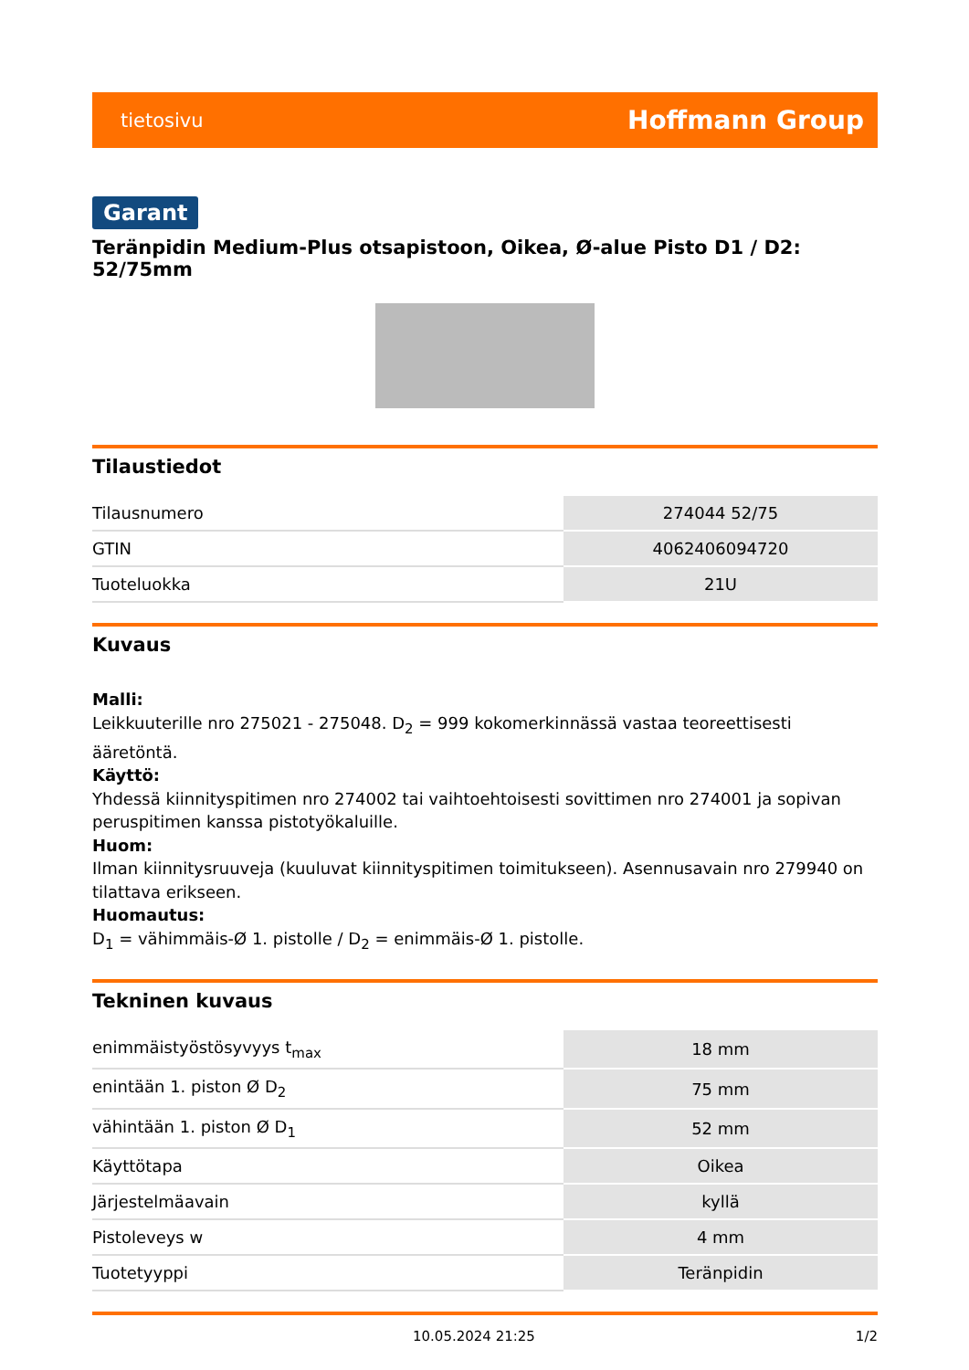tietosivu Hoffmann Group
Garant
Teränpidin Medium-Plus otsapistoon, Oikea, Ø-alue Pisto D1 / D2: 52/75mm
Tilaustiedot
| Tilausnumero | 274044 52/75 |
| GTIN | 4062406094720 |
| Tuoteluokka | 21U |
Kuvaus
Malli:
Leikkuuterille nro 275021 - 275048. D<sub>2</sub> = 999 kokomerkinnässä vastaa teoreettisesti ääretöntä.
Käyttö:
Yhdessä kiinnityspitimen nro 274002 tai vaihtoehtoisesti sovittimen nro 274001 ja sopivan peruspitimen kanssa pistotyökaluille.
Huom:
Ilman kiinnitysruuveja (kuuluvat kiinnityspitimen toimitukseen). Asennusavain nro 279940 on tilattava erikseen.
Huomautus:
D<sub>1</sub> = vähimmäis-Ø 1. pistolle / D<sub>2</sub> = enimmäis-Ø 1. pistolle.
Tekninen kuvaus
| enimmäistyöstösyvyys t<sub>max</sub> | 18 mm |
| enintään 1. piston Ø D<sub>2</sub> | 75 mm |
| vähintään 1. piston Ø D<sub>1</sub> | 52 mm |
| Käyttötapa | Oikea |
| Järjestelmäavain | kyllä |
| Pistoleveys w | 4 mm |
| Tuotetyyppi | Teränpidin |
10.05.2024 21:25 1/2